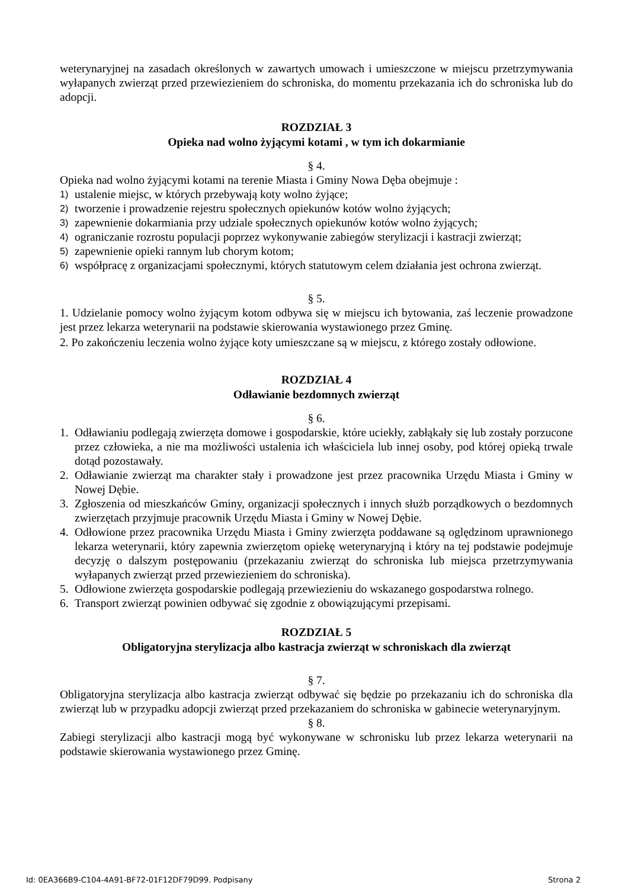weterynaryjnej na zasadach określonych w zawartych umowach i umieszczone w miejscu przetrzymywania wyłapanych zwierząt przed przewiezieniem do schroniska, do momentu przekazania ich do schroniska lub do adopcji.
ROZDZIAŁ 3
Opieka nad wolno żyjącymi kotami , w tym ich dokarmianie
§ 4.
Opieka nad wolno żyjącymi kotami na terenie Miasta i Gminy Nowa Dęba obejmuje :
1) ustalenie miejsc, w których przebywają koty wolno żyjące;
2) tworzenie i prowadzenie rejestru społecznych opiekunów kotów wolno żyjących;
3) zapewnienie dokarmiania przy udziale społecznych opiekunów kotów wolno żyjących;
4) ograniczanie rozrostu populacji poprzez wykonywanie zabiegów sterylizacji i kastracji zwierząt;
5) zapewnienie opieki rannym lub chorym kotom;
6) współpracę z organizacjami społecznymi, których statutowym celem działania jest ochrona zwierząt.
§ 5.
1. Udzielanie pomocy wolno żyjącym kotom odbywa się w miejscu ich bytowania, zaś leczenie prowadzone jest przez lekarza weterynarii na podstawie skierowania wystawionego przez Gminę.
2. Po zakończeniu leczenia wolno żyjące koty umieszczane są w miejscu, z którego zostały odłowione.
ROZDZIAŁ 4
Odławianie bezdomnych zwierząt
§ 6.
1. Odławianiu podlegają zwierzęta domowe i gospodarskie, które uciekły, zabłąkały się lub zostały porzucone przez człowieka, a nie ma możliwości ustalenia ich właściciela lub innej osoby, pod której opieką trwale dotąd pozostawały.
2. Odławianie zwierząt ma charakter stały i prowadzone jest przez pracownika Urzędu Miasta i Gminy w Nowej Dębie.
3. Zgłoszenia od mieszkańców Gminy, organizacji społecznych i innych służb porządkowych o bezdomnych zwierzętach przyjmuje pracownik Urzędu Miasta i Gminy w Nowej Dębie.
4. Odłowione przez pracownika Urzędu Miasta i Gminy zwierzęta poddawane są oględzinom uprawnionego lekarza weterynarii, który zapewnia zwierzętom opiekę weterynaryjną i który na tej podstawie podejmuje decyzję o dalszym postępowaniu (przekazaniu zwierząt do schroniska lub miejsca przetrzymywania wyłapanych zwierząt przed przewiezieniem do schroniska).
5. Odłowione zwierzęta gospodarskie podlegają przewiezieniu do wskazanego gospodarstwa rolnego.
6. Transport zwierząt powinien odbywać się zgodnie z obowiązującymi przepisami.
ROZDZIAŁ 5
Obligatoryjna sterylizacja albo kastracja zwierząt w schroniskach dla zwierząt
§ 7.
Obligatoryjna sterylizacja albo kastracja zwierząt odbywać się będzie po przekazaniu ich do schroniska dla zwierząt lub w przypadku adopcji zwierząt przed przekazaniem do schroniska w gabinecie weterynaryjnym.
§ 8.
Zabiegi sterylizacji albo kastracji mogą być wykonywane w schronisku lub przez lekarza weterynarii na podstawie skierowania wystawionego przez Gminę.
Id: 0EA366B9-C104-4A91-BF72-01F12DF79D99. Podpisany Strona 2